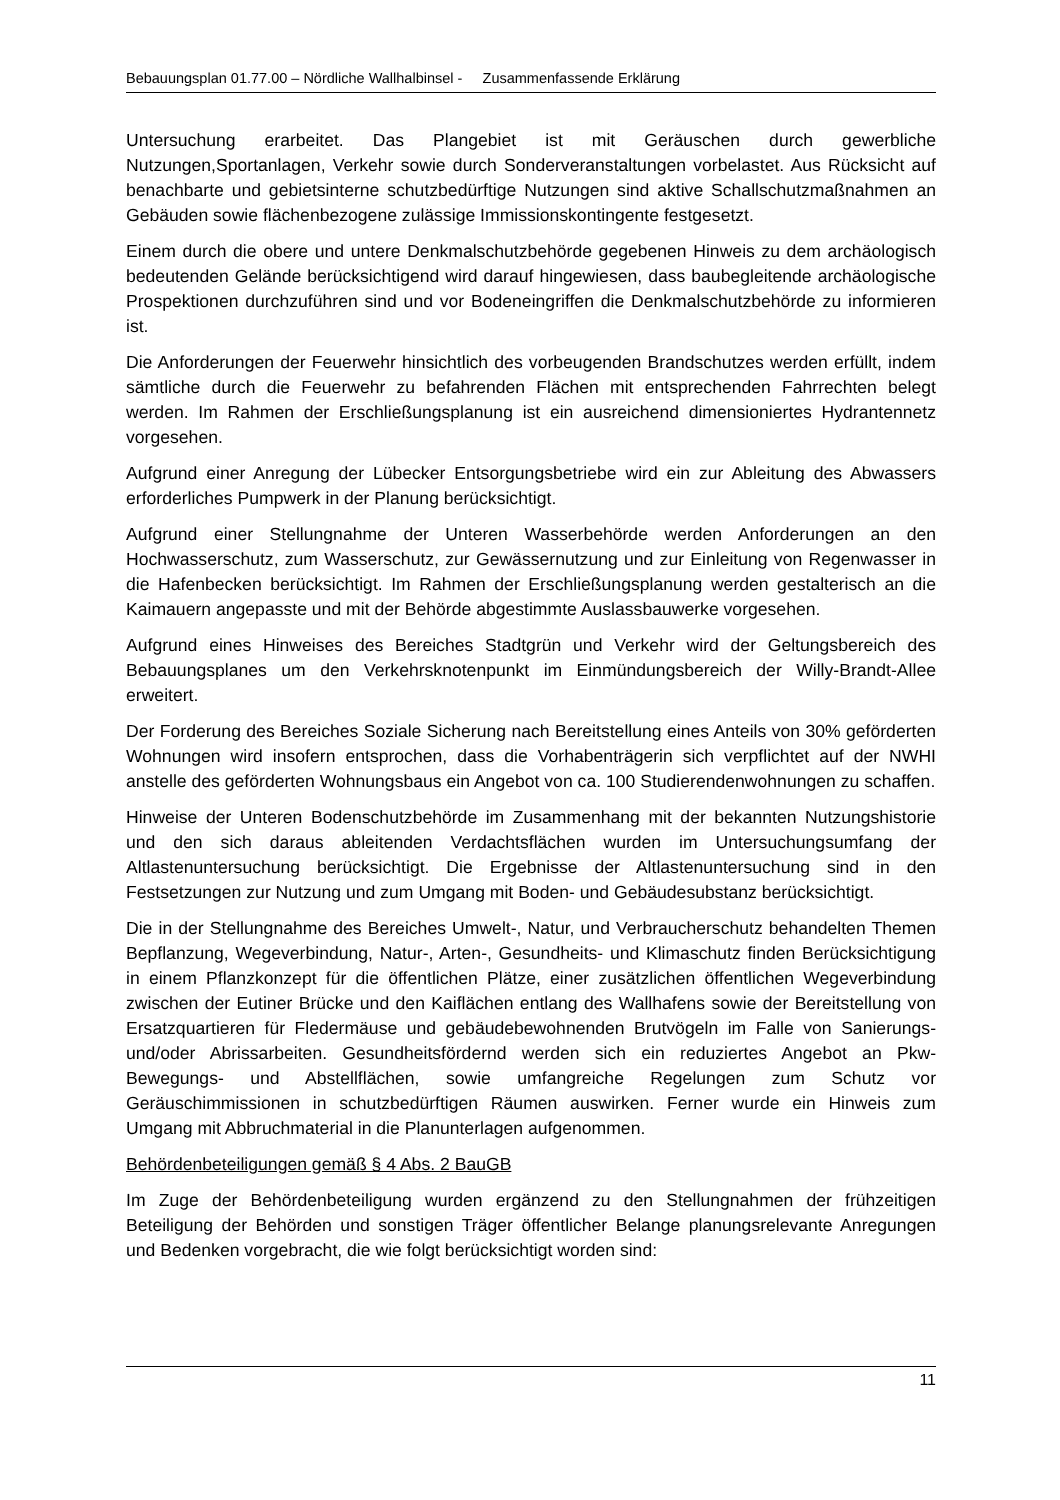Bebauungsplan 01.77.00 – Nördliche Wallhalbinsel - Zusammenfassende Erklärung
Untersuchung erarbeitet. Das Plangebiet ist mit Geräuschen durch gewerbliche Nutzungen,Sportanlagen, Verkehr sowie durch Sonderveranstaltungen vorbelastet. Aus Rücksicht auf benachbarte und gebietsinterne schutzbedürftige Nutzungen sind aktive Schallschutzmaßnahmen an Gebäuden sowie flächenbezogene zulässige Immissionskontingente festgesetzt.
Einem durch die obere und untere Denkmalschutzbehörde gegebenen Hinweis zu dem archäologisch bedeutenden Gelände berücksichtigend wird darauf hingewiesen, dass baubegleitende archäologische Prospektionen durchzuführen sind und vor Bodeneingriffen die Denkmalschutzbehörde zu informieren ist.
Die Anforderungen der Feuerwehr hinsichtlich des vorbeugenden Brandschutzes werden erfüllt, indem sämtliche durch die Feuerwehr zu befahrenden Flächen mit entsprechenden Fahrrechten belegt werden. Im Rahmen der Erschließungsplanung ist ein ausreichend dimensioniertes Hydrantennetz vorgesehen.
Aufgrund einer Anregung der Lübecker Entsorgungsbetriebe wird ein zur Ableitung des Abwassers erforderliches Pumpwerk in der Planung berücksichtigt.
Aufgrund einer Stellungnahme der Unteren Wasserbehörde werden Anforderungen an den Hochwasserschutz, zum Wasserschutz, zur Gewässernutzung und zur Einleitung von Regenwasser in die Hafenbecken berücksichtigt. Im Rahmen der Erschließungsplanung werden gestalterisch an die Kaimauern angepasste und mit der Behörde abgestimmte Auslassbauwerke vorgesehen.
Aufgrund eines Hinweises des Bereiches Stadtgrün und Verkehr wird der Geltungsbereich des Bebauungsplanes um den Verkehrsknotenpunkt im Einmündungsbereich der Willy-Brandt-Allee erweitert.
Der Forderung des Bereiches Soziale Sicherung nach Bereitstellung eines Anteils von 30% geförderten Wohnungen wird insofern entsprochen, dass die Vorhabenträgerin sich verpflichtet auf der NWHI anstelle des geförderten Wohnungsbaus ein Angebot von ca. 100 Studierendenwohnungen zu schaffen.
Hinweise der Unteren Bodenschutzbehörde im Zusammenhang mit der bekannten Nutzungshistorie und den sich daraus ableitenden Verdachtsflächen wurden im Untersuchungsumfang der Altlastenuntersuchung berücksichtigt. Die Ergebnisse der Altlastenuntersuchung sind in den Festsetzungen zur Nutzung und zum Umgang mit Boden- und Gebäudesubstanz berücksichtigt.
Die in der Stellungnahme des Bereiches Umwelt-, Natur, und Verbraucherschutz behandelten Themen Bepflanzung, Wegeverbindung, Natur-, Arten-, Gesundheits- und Klimaschutz finden Berücksichtigung in einem Pflanzkonzept für die öffentlichen Plätze, einer zusätzlichen öffentlichen Wegeverbindung zwischen der Eutiner Brücke und den Kaiflächen entlang des Wallhafens sowie der Bereitstellung von Ersatzquartieren für Fledermäuse und gebäudebewohnenden Brutvögeln im Falle von Sanierungs- und/oder Abrissarbeiten. Gesundheitsfördernd werden sich ein reduziertes Angebot an Pkw-Bewegungs- und Abstellflächen, sowie umfangreiche Regelungen zum Schutz vor Geräuschimmissionen in schutzbedürftigen Räumen auswirken. Ferner wurde ein Hinweis zum Umgang mit Abbruchmaterial in die Planunterlagen aufgenommen.
Behördenbeteiligungen gemäß § 4 Abs. 2 BauGB
Im Zuge der Behördenbeteiligung wurden ergänzend zu den Stellungnahmen der frühzeitigen Beteiligung der Behörden und sonstigen Träger öffentlicher Belange planungsrelevante Anregungen und Bedenken vorgebracht, die wie folgt berücksichtigt worden sind:
11